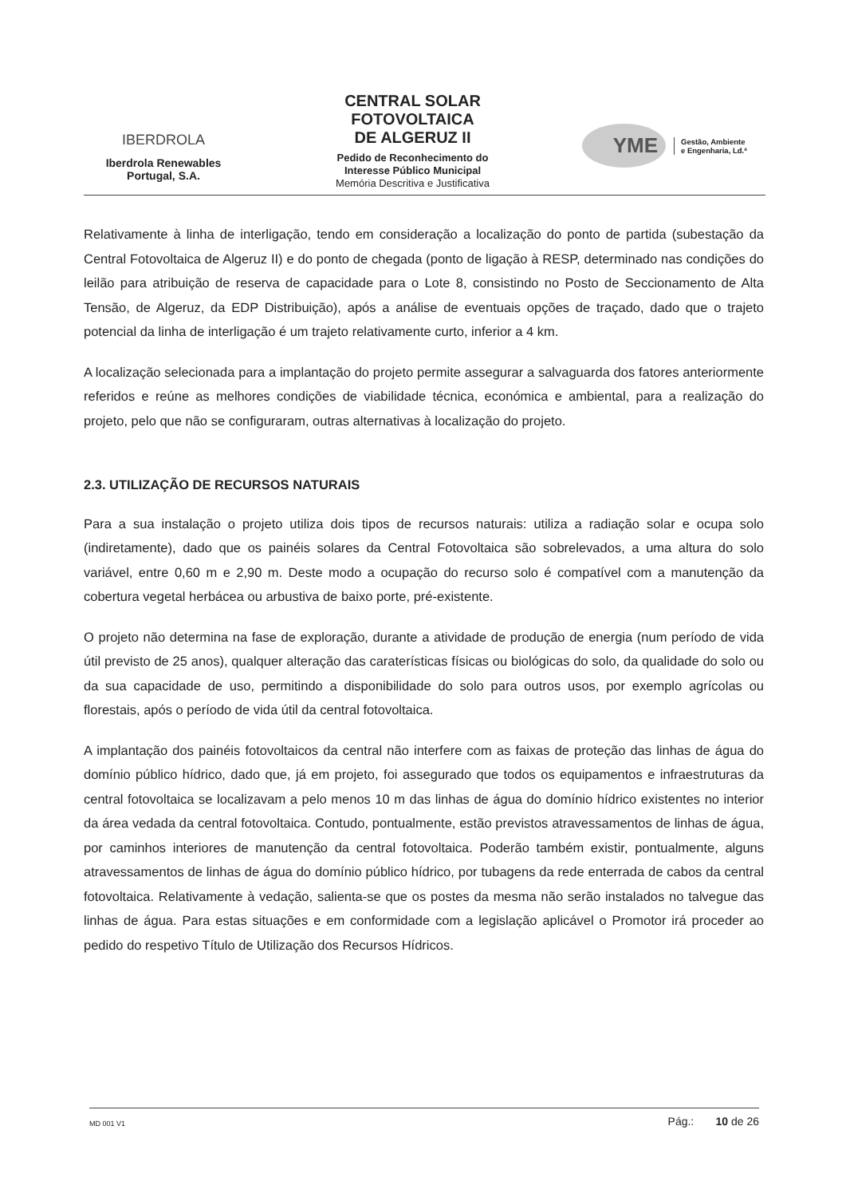IBERDROLA
Iberdrola Renewables
Portugal, S.A.
CENTRAL SOLAR
FOTOVOLTAICA
DE ALGERUZ II
Pedido de Reconhecimento do
Interesse Público Municipal
Memória Descritiva e Justificativa
YME
Gestão, Ambiente
e Engenharia, Ld.ª
Relativamente à linha de interligação, tendo em consideração a localização do ponto de partida (subestação da Central Fotovoltaica de Algeruz II) e do ponto de chegada (ponto de ligação à RESP, determinado nas condições do leilão para atribuição de reserva de capacidade para o Lote 8, consistindo no Posto de Seccionamento de Alta Tensão, de Algeruz, da EDP Distribuição), após a análise de eventuais opções de traçado, dado que o trajeto potencial da linha de interligação é um trajeto relativamente curto, inferior a 4 km.
A localização selecionada para a implantação do projeto permite assegurar a salvaguarda dos fatores anteriormente referidos e reúne as melhores condições de viabilidade técnica, económica e ambiental, para a realização do projeto, pelo que não se configuraram, outras alternativas à localização do projeto.
2.3. UTILIZAÇÃO DE RECURSOS NATURAIS
Para a sua instalação o projeto utiliza dois tipos de recursos naturais: utiliza a radiação solar e ocupa solo (indiretamente), dado que os painéis solares da Central Fotovoltaica são sobrelevados, a uma altura do solo variável, entre 0,60 m e 2,90 m. Deste modo a ocupação do recurso solo é compatível com a manutenção da cobertura vegetal herbácea ou arbustiva de baixo porte, pré-existente.
O projeto não determina na fase de exploração, durante a atividade de produção de energia (num período de vida útil previsto de 25 anos), qualquer alteração das caraterísticas físicas ou biológicas do solo, da qualidade do solo ou da sua capacidade de uso, permitindo a disponibilidade do solo para outros usos, por exemplo agrícolas ou florestais, após o período de vida útil da central fotovoltaica.
A implantação dos painéis fotovoltaicos da central não interfere com as faixas de proteção das linhas de água do domínio público hídrico, dado que, já em projeto, foi assegurado que todos os equipamentos e infraestruturas da central fotovoltaica se localizavam a pelo menos 10 m das linhas de água do domínio hídrico existentes no interior da área vedada da central fotovoltaica. Contudo, pontualmente, estão previstos atravessamentos de linhas de água, por caminhos interiores de manutenção da central fotovoltaica. Poderão também existir, pontualmente, alguns atravessamentos de linhas de água do domínio público hídrico, por tubagens da rede enterrada de cabos da central fotovoltaica. Relativamente à vedação, salienta-se que os postes da mesma não serão instalados no talvegue das linhas de água. Para estas situações e em conformidade com a legislação aplicável o Promotor irá proceder ao pedido do respetivo Título de Utilização dos Recursos Hídricos.
MD 001 V1 Pág.: 10 de 26